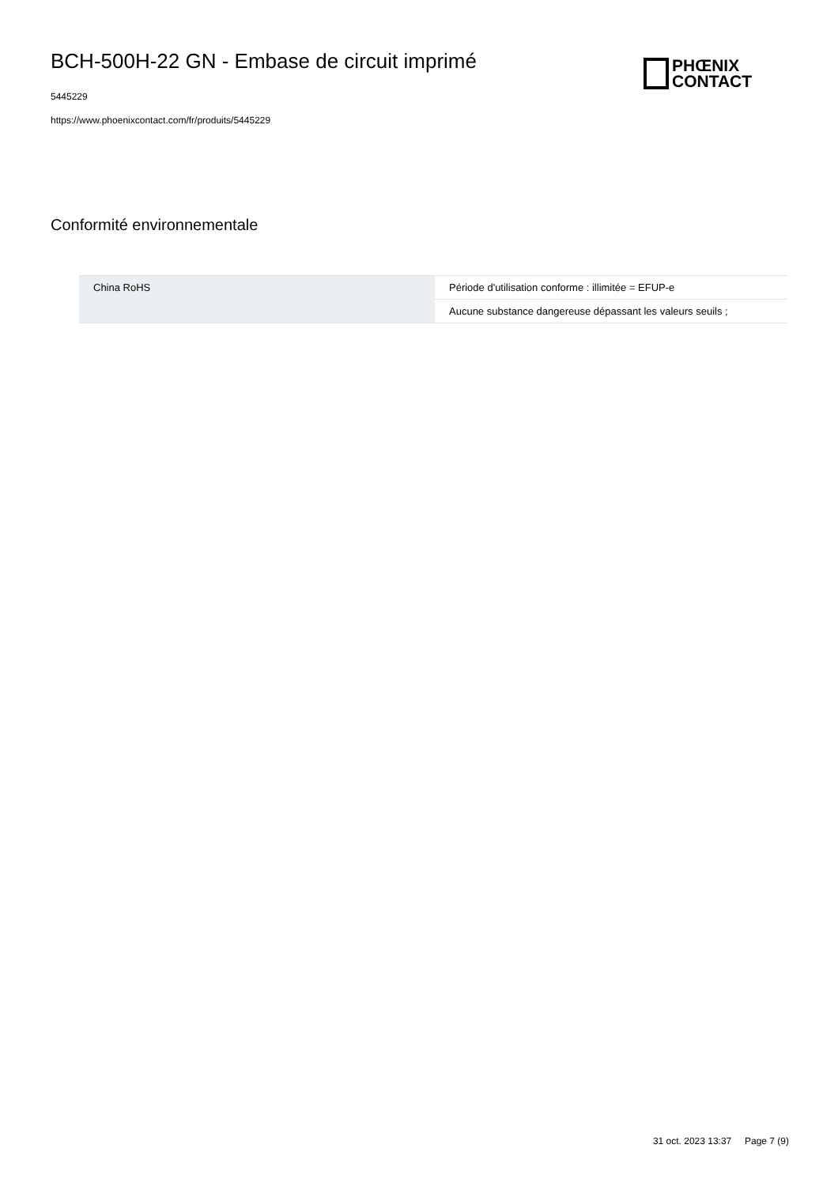BCH-500H-22 GN - Embase de circuit imprimé
5445229
https://www.phoenixcontact.com/fr/produits/5445229
PHŒNIX
CONTACT
Conformité environnementale
| China RoHS | Période d'utilisation conforme : illimitée = EFUP-e |
| | Aucune substance dangereuse dépassant les valeurs seuils ; |
31 oct. 2023 13:37 Page 7 (9)